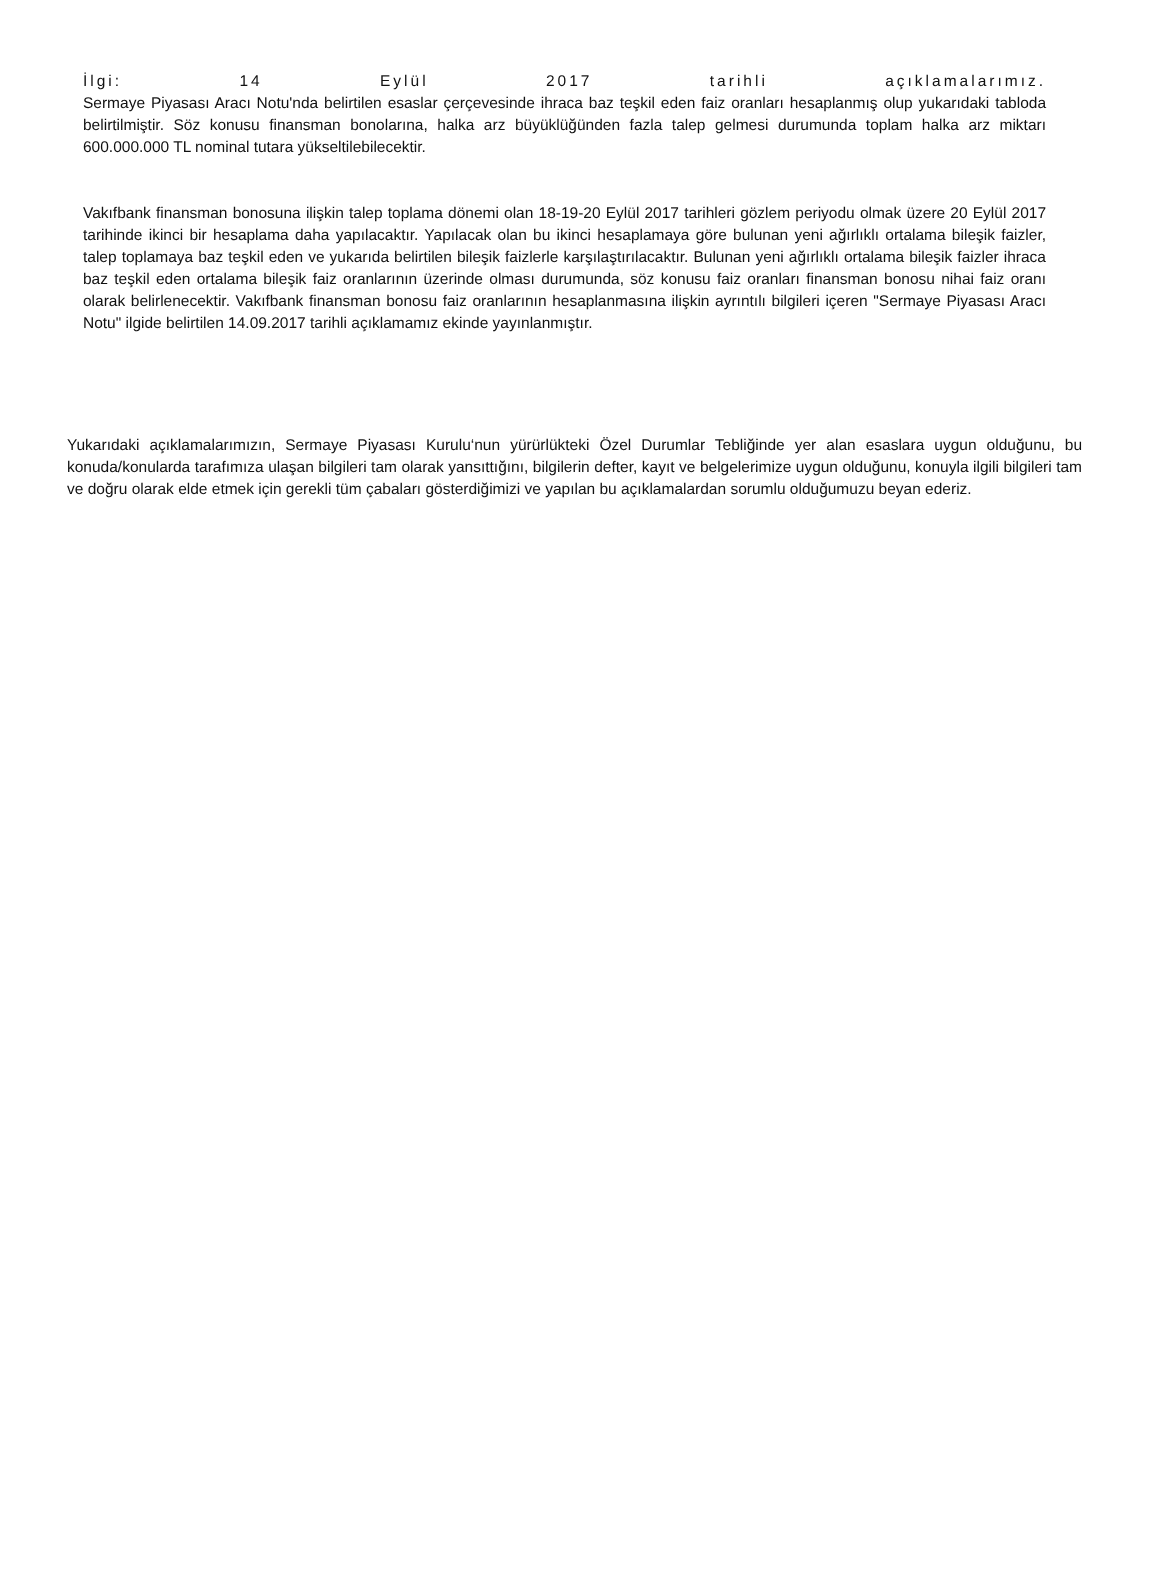İlgi: 14 Eylül 2017 tarihli açıklamalarımız.
Sermaye Piyasası Aracı Notu'nda belirtilen esaslar çerçevesinde ihraca baz teşkil eden faiz oranları hesaplanmış olup yukarıdaki tabloda belirtilmiştir. Söz konusu finansman bonolarına, halka arz büyüklüğünden fazla talep gelmesi durumunda toplam halka arz miktarı 600.000.000 TL nominal tutara yükseltilebilecektir.
Vakıfbank finansman bonosuna ilişkin talep toplama dönemi olan 18-19-20 Eylül 2017 tarihleri gözlem periyodu olmak üzere 20 Eylül 2017 tarihinde ikinci bir hesaplama daha yapılacaktır. Yapılacak olan bu ikinci hesaplamaya göre bulunan yeni ağırlıklı ortalama bileşik faizler, talep toplamaya baz teşkil eden ve yukarıda belirtilen bileşik faizlerle karşılaştırılacaktır. Bulunan yeni ağırlıklı ortalama bileşik faizler ihraca baz teşkil eden ortalama bileşik faiz oranlarının üzerinde olması durumunda, söz konusu faiz oranları finansman bonosu nihai faiz oranı olarak belirlenecektir. Vakıfbank finansman bonosu faiz oranlarının hesaplanmasına ilişkin ayrıntılı bilgileri içeren "Sermaye Piyasası Aracı Notu" ilgide belirtilen 14.09.2017 tarihli açıklamamız ekinde yayınlanmıştır.
Yukarıdaki açıklamalarımızın, Sermaye Piyasası Kurulu‘nun yürürlükteki Özel Durumlar Tebliğinde yer alan esaslara uygun olduğunu, bu konuda/konularda tarafımıza ulaşan bilgileri tam olarak yansıttığını, bilgilerin defter, kayıt ve belgelerimize uygun olduğunu, konuyla ilgili bilgileri tam ve doğru olarak elde etmek için gerekli tüm çabaları gösterdiğimizi ve yapılan bu açıklamalardan sorumlu olduğumuzu beyan ederiz.